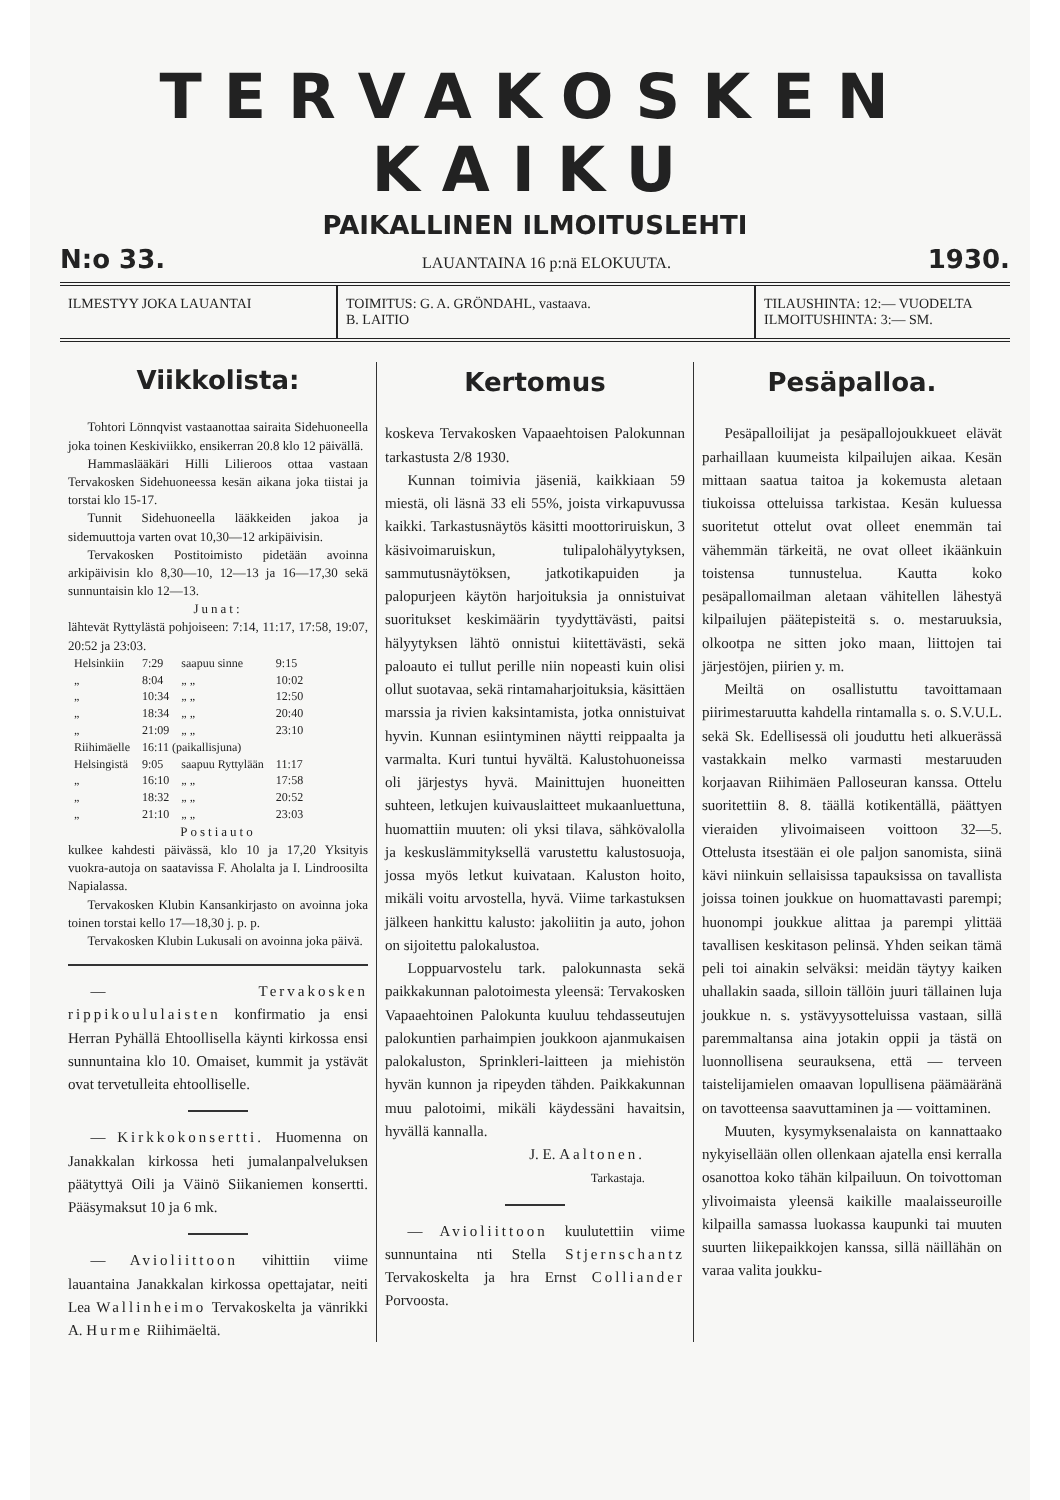TERVAKOSKEN KAIKU
PAIKALLINEN ILMOITUSLEHTI
N:o 33. LAUANTAINA 16 p:nä ELOKUUTA. 1930.
ILMESTYY JOKA LAUANTAI TOIMITUS: G. A. GRÖNDAHL, vastaava.
B. LAITIO
TILAUSHINTA: 12:— VUODELTA
ILMOITUSHINTA: 3:— SM.
Viikkolista:
Tohtori Lönnqvist vastaanottaa sairaita Sidehuoneella joka toinen Keskiviikko, ensikerran 20.8 klo 12 päivällä.
Hammaslääkäri Hilli Lilieroos ottaa vastaan Tervakosken Sidehuoneessa kesän aikana joka tiistai ja torstai klo 15-17.
Tunnit Sidehuoneella lääkkeiden jakoa ja sidemuuttoja varten ovat 10,30—12 arkipäivisin.
Tervakosken Postitoimisto pidetään avoinna arkipäivisin klo 8,30—10, 12—13 ja 16—17,30 sekä sunnuntaisin klo 12—13.
Junat:
lähtevät Ryttylästä pohjoiseen: 7:14, 11:17, 17:58, 19:07, 20:52 ja 23:03.
| Helsinkiin | 7:29 | saapuu sinne | 9:15 |
| „ | 8:04 | „ „ | 10:02 |
| „ | 10:34 | „ „ | 12:50 |
| „ | 18:34 | „ „ | 20:40 |
| „ | 21:09 | „ „ | 23:10 |
| Riihimäelle | 16:11 (paikallisjuna) | | |
| Helsingistä | 9:05 | saapuu Ryttylään | 11:17 |
| „ | 16:10 | „ „ | 17:58 |
| „ | 18:32 | „ „ | 20:52 |
| „ | 21:10 | „ „ | 23:03 |
Postiauto
kulkee kahdesti päivässä, klo 10 ja 17,20 Yksityis vuokra-autoja on saatavissa F. Aholalta ja I. Lindroosilta Napialassa.
Tervakosken Klubin Kansankirjasto on avoinna joka toinen torstai kello 17—18,30 j. p. p.
Tervakosken Klubin Lukusali on avoinna joka päivä.
— Tervakosken rippikoululaisten konfirmatio ja ensi Herran Pyhällä Ehtoollisella käynti kirkossa ensi sunnuntaina klo 10. Omaiset, kummit ja ystävät ovat tervetulleita ehtoolliselle.
— Kirkkokonsertti. Huomenna on Janakkalan kirkossa heti jumalanpalveluksen päätyttyä Oili ja Väinö Siikaniemen konsertti. Pääsymaksut 10 ja 6 mk.
— Avioliittoon vihittiin viime lauantaina Janakkalan kirkossa opettajatar, neiti Lea Wallinheimo Tervakoskelta ja vänrikki A. Hurme Riihimäeltä.
Kertomus
koskeva Tervakosken Vapaaehtoisen Palokunnan tarkastusta 2/8 1930.
Kunnan toimivia jäseniä, kaikkiaan 59 miestä, oli läsnä 33 eli 55%, joista virkapuvussa kaikki. Tarkastusnäytös käsitti moottoriruiskun, 3 käsivoimaruiskun, tulipalohälyytyksen, sammutusnäytöksen, jatkotikapuiden ja palopurjeen käytön harjoituksia ja onnistuivat suoritukset keskimäärin tyydyttävästi, paitsi hälyytyksen lähtö onnistui kiitettävästi, sekä paloauto ei tullut perille niin nopeasti kuin olisi ollut suotavaa, sekä rintamaharjoituksia, käsittäen marssia ja rivien kaksintamista, jotka onnistuivat hyvin. Kunnan esiintyminen näytti reippaalta ja varmalta. Kuri tuntui hyvältä. Kalustohuoneissa oli järjestys hyvä. Mainittujen huoneitten suhteen, letkujen kuivauslaitteet mukaanluettuna, huomattiin muuten: oli yksi tilava, sähkövalolla ja keskuslämmityksellä varustettu kalustosuoja, jossa myös letkut kuivataan. Kaluston hoito, mikäli voitu arvostella, hyvä. Viime tarkastuksen jälkeen hankittu kalusto: jakoliitin ja auto, johon on sijoitettu palokalustoa.
Loppuarvostelu tark. palokunnasta sekä paikkakunnan palotoimesta yleensä: Tervakosken Vapaaehtoinen Palokunta kuuluu tehdasseutujen palokuntien parhaimpien joukkoon ajanmukaisen palokaluston, Sprinkleri-laitteen ja miehistön hyvän kunnon ja ripeyden tähden. Paikkakunnan muu palotoimi, mikäli käydessäni havaitsin, hyvällä kannalla.
J. E. Aaltonen.
Tarkastaja.
— Avioliittoon kuulutettiin viime sunnuntaina nti Stella Stjernschantz Tervakoskelta ja hra Ernst Colliander Porvoosta.
Pesäpalloa.
Pesäpalloilijat ja pesäpallojoukkueet elävät parhaillaan kuumeista kilpailujen aikaa. Kesän mittaan saatua taitoa ja kokemusta aletaan tiukoissa otteluissa tarkistaa. Kesän kuluessa suoritetut ottelut ovat olleet enemmän tai vähemmän tärkeitä, ne ovat olleet ikäänkuin toistensa tunnustelua. Kautta koko pesäpallomailman aletaan vähitellen lähestyä kilpailujen päätepisteitä s. o. mestaruuksia, olkootpa ne sitten joko maan, liittojen tai järjestöjen, piirien y. m.
Meiltä on osallistuttu tavoittamaan piirimestaruutta kahdella rintamalla s. o. S.V.U.L. sekä Sk. Edellisessä oli jouduttu heti alkuerässä vastakkain melko varmasti mestaruuden korjaavan Riihimäen Palloseuran kanssa. Ottelu suoritettiin 8. 8. täällä kotikentällä, päättyen vieraiden ylivoimaiseen voittoon 32—5. Ottelusta itsestään ei ole paljon sanomista, siinä kävi niinkuin sellaisissa tapauksissa on tavallista joissa toinen joukkue on huomattavasti parempi; huonompi joukkue alittaa ja parempi ylittää tavallisen keskitason pelinsä. Yhden seikan tämä peli toi ainakin selväksi: meidän täytyy kaiken uhallakin saada, silloin tällöin juuri tällainen luja joukkue n. s. ystävyysotteluissa vastaan, sillä paremmaltansa aina jotakin oppii ja tästä on luonnollisena seurauksena, että — terveen taistelijamielen omaavan lopullisena päämääränä on tavotteensa saavuttaminen ja — voittaminen.
Muuten, kysymyksenalaista on kannattaako nykyisellään ollen ollenkaan ajatella ensi kerralla osanottoa koko tähän kilpailuun. On toivottoman ylivoimaista yleensä kaikille maalaisseuroille kilpailla samassa luokassa kaupunki tai muuten suurten liikepaikkojen kanssa, sillä näillähän on varaa valita joukku-